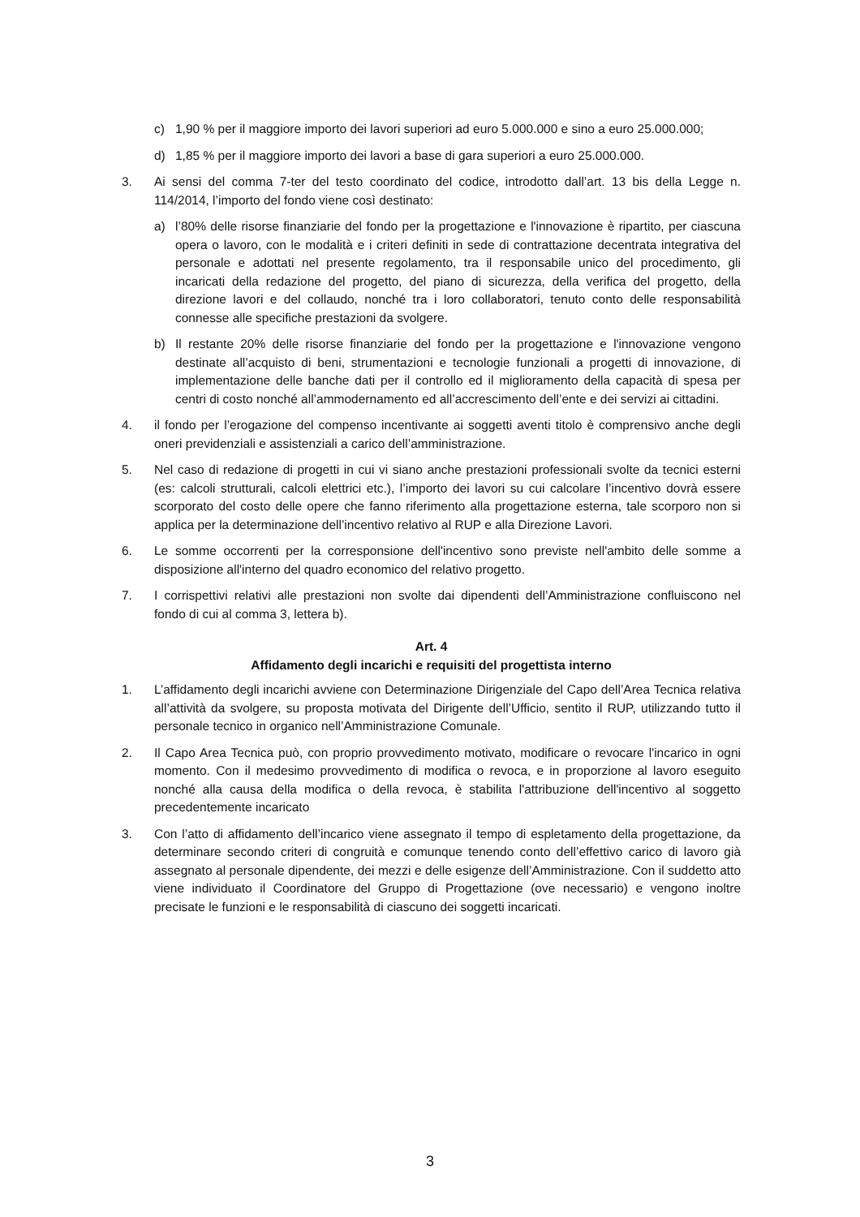c) 1,90 % per il maggiore importo dei lavori superiori ad euro 5.000.000 e sino a euro 25.000.000;
d) 1,85 % per il maggiore importo dei lavori a base di gara superiori a euro 25.000.000.
3. Ai sensi del comma 7-ter del testo coordinato del codice, introdotto dall’art. 13 bis della Legge n. 114/2014, l’importo del fondo viene così destinato:
a) l’80% delle risorse finanziarie del fondo per la progettazione e l'innovazione è ripartito, per ciascuna opera o lavoro, con le modalità e i criteri definiti in sede di contrattazione decentrata integrativa del personale e adottati nel presente regolamento, tra il responsabile unico del procedimento, gli incaricati della redazione del progetto, del piano di sicurezza, della verifica del progetto, della direzione lavori e del collaudo, nonché tra i loro collaboratori, tenuto conto delle responsabilità connesse alle specifiche prestazioni da svolgere.
b) Il restante 20% delle risorse finanziarie del fondo per la progettazione e l'innovazione vengono destinate all’acquisto di beni, strumentazioni e tecnologie funzionali a progetti di innovazione, di implementazione delle banche dati per il controllo ed il miglioramento della capacità di spesa per centri di costo nonché all’ammodernamento ed all’accrescimento dell’ente e dei servizi ai cittadini.
4. il fondo per l’erogazione del compenso incentivante ai soggetti aventi titolo è comprensivo anche degli oneri previdenziali e assistenziali a carico dell’amministrazione.
5. Nel caso di redazione di progetti in cui vi siano anche prestazioni professionali svolte da tecnici esterni (es: calcoli strutturali, calcoli elettrici etc.), l’importo dei lavori su cui calcolare l’incentivo dovrà essere scorporato del costo delle opere che fanno riferimento alla progettazione esterna, tale scorporo non si applica per la determinazione dell’incentivo relativo al RUP e alla Direzione Lavori.
6. Le somme occorrenti per la corresponsione dell'incentivo sono previste nell'ambito delle somme a disposizione all'interno del quadro economico del relativo progetto.
7. I corrispettivi relativi alle prestazioni non svolte dai dipendenti dell’Amministrazione confluiscono nel fondo di cui al comma 3, lettera b).
Art. 4
Affidamento degli incarichi e requisiti del progettista interno
1. L’affidamento degli incarichi avviene con Determinazione Dirigenziale del Capo dell’Area Tecnica relativa all’attività da svolgere, su proposta motivata del Dirigente dell’Ufficio, sentito il RUP, utilizzando tutto il personale tecnico in organico nell’Amministrazione Comunale.
2. Il Capo Area Tecnica può, con proprio provvedimento motivato, modificare o revocare l'incarico in ogni momento. Con il medesimo provvedimento di modifica o revoca, e in proporzione al lavoro eseguito nonché alla causa della modifica o della revoca, è stabilita l'attribuzione dell'incentivo al soggetto precedentemente incaricato
3. Con l’atto di affidamento dell’incarico viene assegnato il tempo di espletamento della progettazione, da determinare secondo criteri di congruità e comunque tenendo conto dell’effettivo carico di lavoro già assegnato al personale dipendente, dei mezzi e delle esigenze dell’Amministrazione. Con il suddetto atto viene individuato il Coordinatore del Gruppo di Progettazione (ove necessario) e vengono inoltre precisate le funzioni e le responsabilità di ciascuno dei soggetti incaricati.
3